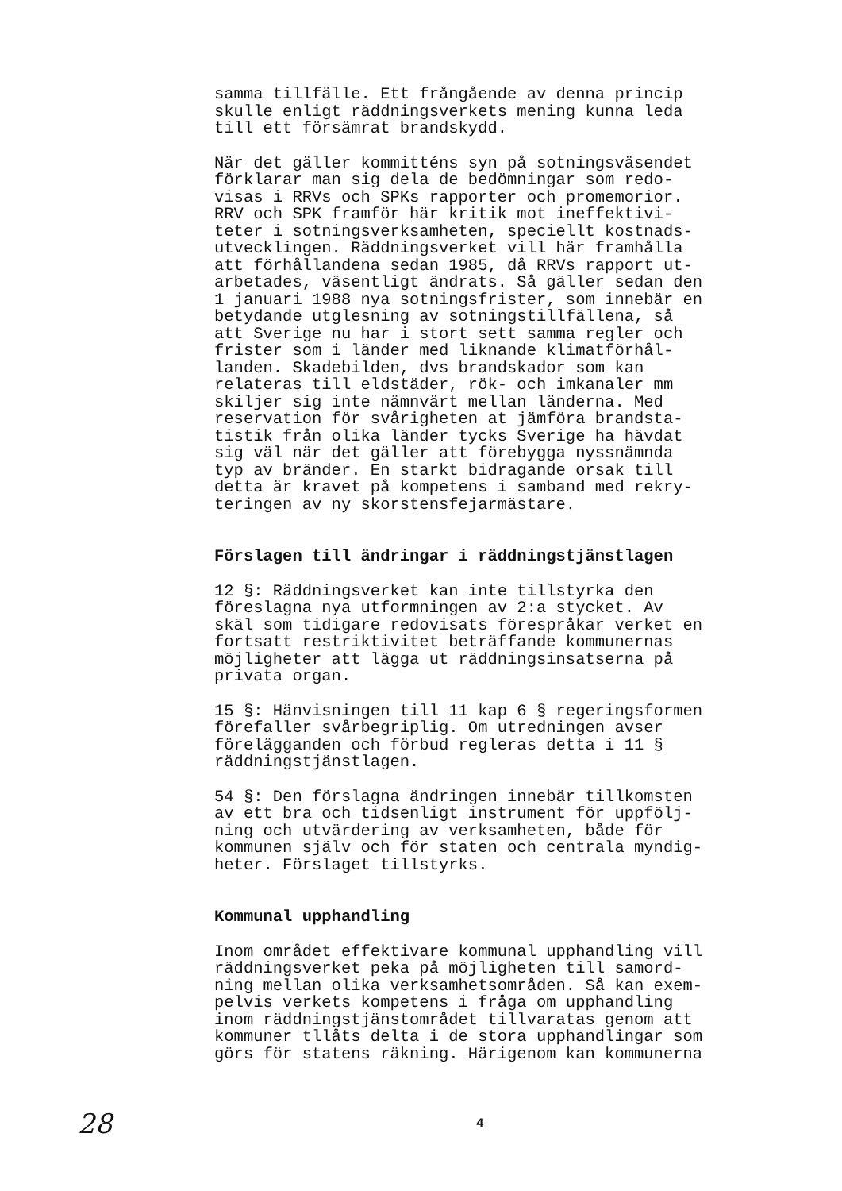samma tillfälle. Ett frångående av denna princip skulle enligt räddningsverkets mening kunna leda till ett försämrat brandskydd.
När det gäller kommitténs syn på sotningsväsendet förklarar man sig dela de bedömningar som redo- visas i RRVs och SPKs rapporter och promemorior. RRV och SPK framför här kritik mot ineffektivi- teter i sotningsverksamheten, speciellt kostnads- utvecklingen. Räddningsverket vill här framhålla att förhållandena sedan 1985, då RRVs rapport ut- arbetades, väsentligt ändrats. Så gäller sedan den 1 januari 1988 nya sotningsfrister, som innebär en betydande utglesning av sotningstillfällena, så att Sverige nu har i stort sett samma regler och frister som i länder med liknande klimatförhål- landen. Skadebilden, dvs brandskador som kan relateras till eldstäder, rök- och imkanaler mm skiljer sig inte nämnvärt mellan länderna. Med reservation för svårigheten at jämföra brandsta- tistik från olika länder tycks Sverige ha hävdat sig väl när det gäller att förebygga nyssnämnda typ av bränder. En starkt bidragande orsak till detta är kravet på kompetens i samband med rekry- teringen av ny skorstensfejarmästare.
Förslagen till ändringar i räddningstjänstlagen
12 §: Räddningsverket kan inte tillstyrka den föreslagna nya utformningen av 2:a stycket. Av skäl som tidigare redovisats förespråkar verket en fortsatt restriktivitet beträffande kommunernas möjligheter att lägga ut räddningsinsatserna på privata organ.
15 §: Hänvisningen till 11 kap 6 § regeringsformen förefaller svårbegriplig. Om utredningen avser förelägganden och förbud regleras detta i 11 § räddningstjänstlagen.
54 §: Den förslagna ändringen innebär tillkomsten av ett bra och tidsenligt instrument för uppfölj- ning och utvärdering av verksamheten, både för kommunen själv och för staten och centrala myndig- heter. Förslaget tillstyrks.
Kommunal upphandling
Inom området effektivare kommunal upphandling vill räddningsverket peka på möjligheten till samord- ning mellan olika verksamhetsområden. Så kan exem- pelvis verkets kompetens i fråga om upphandling inom räddningstjänstområdet tillvaratas genom att kommuner tllåts delta i de stora upphandlingar som görs för statens räkning. Härigenom kan kommunerna
28 4